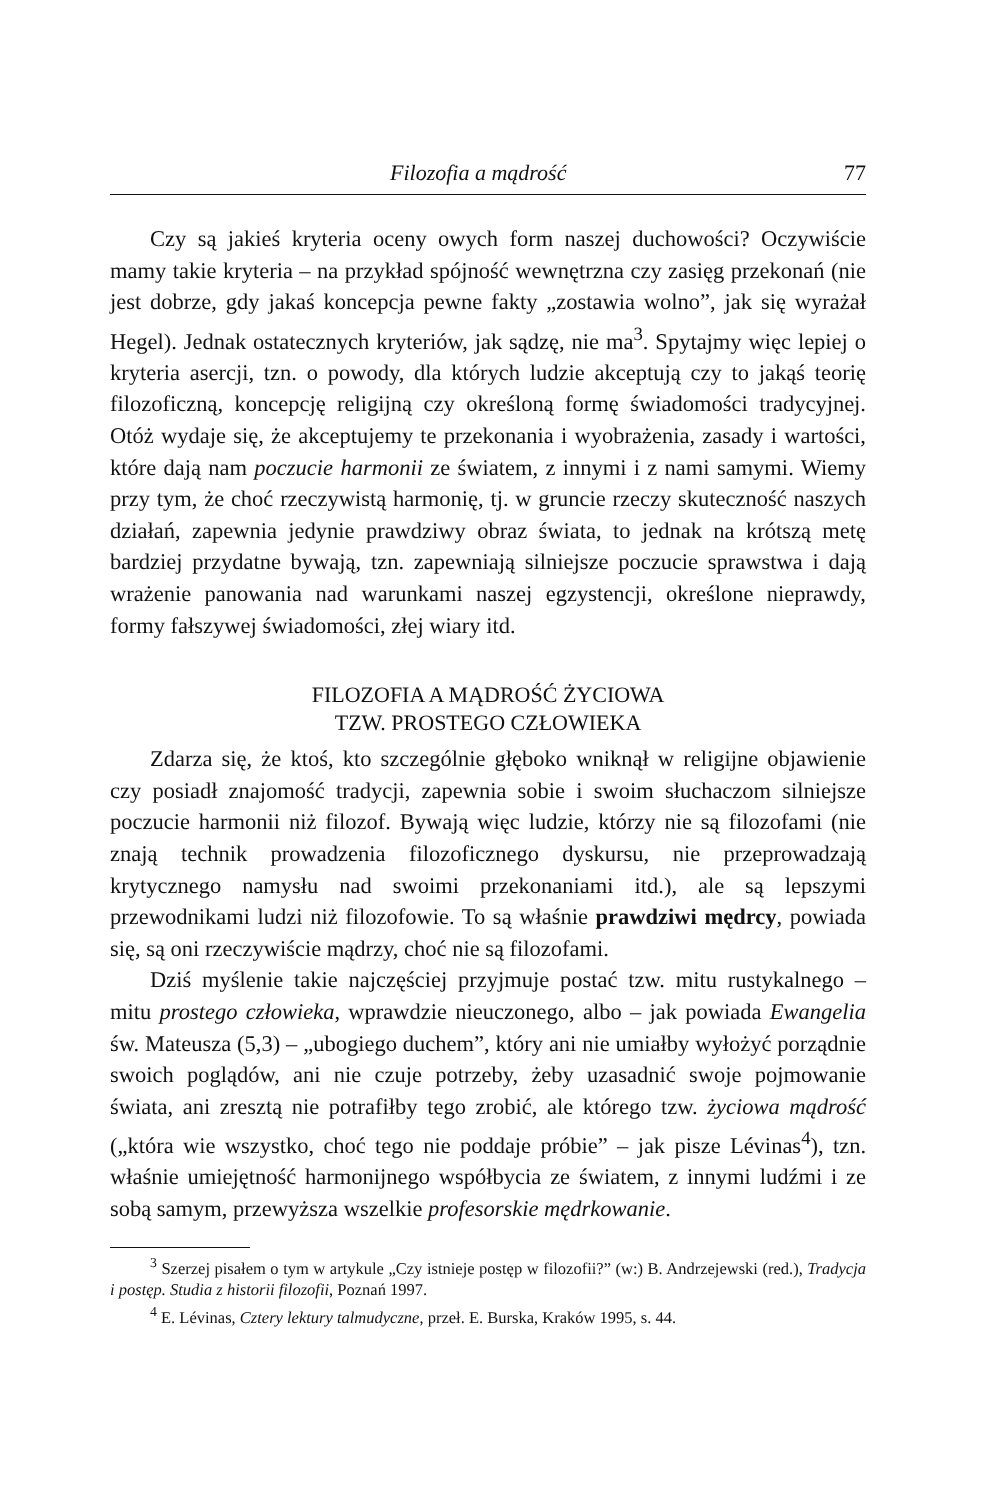Filozofia a mądrość 77
Czy są jakieś kryteria oceny owych form naszej duchowości? Oczywiście mamy takie kryteria – na przykład spójność wewnętrzna czy zasięg przekonań (nie jest dobrze, gdy jakaś koncepcja pewne fakty „zostawia wolno”, jak się wyrażał Hegel). Jednak ostatecznych kryteriów, jak sądzę, nie ma<sup>3</sup>. Spytajmy więc lepiej o kryteria asercji, tzn. o powody, dla których ludzie akceptują czy to jakąś teorię filozoficzną, koncepcję religijną czy określoną formę świadomości tradycyjnej. Otóż wydaje się, że akceptujemy te przekonania i wyobrażenia, zasady i wartości, które dają nam poczucie harmonii ze światem, z innymi i z nami samymi. Wiemy przy tym, że choć rzeczywistą harmonię, tj. w gruncie rzeczy skuteczność naszych działań, zapewnia jedynie prawdziwy obraz świata, to jednak na krótszą metę bardziej przydatne bywają, tzn. zapewniają silniejsze poczucie sprawstwa i dają wrażenie panowania nad warunkami naszej egzystencji, określone nieprawdy, formy fałszywej świadomości, złej wiary itd.
FILOZOFIA A MĄDROŚĆ ŻYCIOWA
TZW. PROSTEGO CZŁOWIEKA
Zdarza się, że ktoś, kto szczególnie głęboko wniknął w religijne objawienie czy posiadł znajomość tradycji, zapewnia sobie i swoim słuchaczom silniejsze poczucie harmonii niż filozof. Bywają więc ludzie, którzy nie są filozofami (nie znają technik prowadzenia filozoficznego dyskursu, nie przeprowadzają krytycznego namysłu nad swoimi przekonaniami itd.), ale są lepszymi przewodnikami ludzi niż filozofowie. To są właśnie prawdziwi mędrcy, powiada się, są oni rzeczywiście mądrzy, choć nie są filozofami.
Dziś myślenie takie najczęściej przyjmuje postać tzw. mitu rustykalnego – mitu prostego człowieka, wprawdzie nieuczonego, albo – jak powiada Ewangelia św. Mateusza (5,3) – „ubogiego duchem”, który ani nie umiałby wyłożyć porządnie swoich poglądów, ani nie czuje potrzeby, żeby uzasadnić swoje pojmowanie świata, ani zresztą nie potrafiłby tego zrobić, ale którego tzw. życiowa mądrość („która wie wszystko, choć tego nie poddaje próbie” – jak pisze Lévinas<sup>4</sup>), tzn. właśnie umiejętność harmonijnego współbycia ze światem, z innymi ludźmi i ze sobą samym, przewyższa wszelkie profesorskie mędrkowanie.
<sup>3</sup> Szerzej pisałem o tym w artykule „Czy istnieje postęp w filozofii?” (w:) B. Andrzejewski (red.), Tradycja i postęp. Studia z historii filozofii, Poznań 1997.
<sup>4</sup> E. Lévinas, Cztery lektury talmudyczne, przeł. E. Burska, Kraków 1995, s. 44.